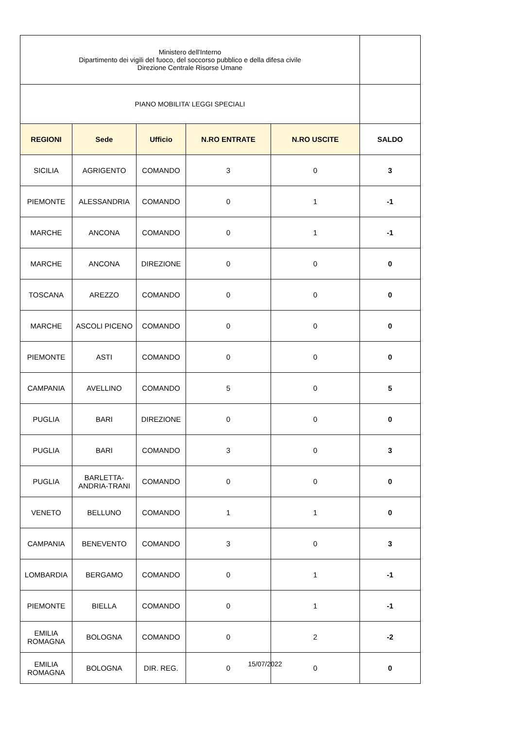| Ministero dell'Interno Dipartimento dei vigili del fuoco, del soccorso pubblico e della difesa civile Direzione Centrale Risorse Umane | | | | | |
| PIANO MOBILITA’ LEGGI SPECIALI | | | | | |
| REGIONI | Sede | Ufficio | N.RO ENTRATE | N.RO USCITE | SALDO |
| SICILIA | AGRIGENTO | COMANDO | 3 | 0 | 3 |
| PIEMONTE | ALESSANDRIA | COMANDO | 0 | 1 | -1 |
| MARCHE | ANCONA | COMANDO | 0 | 1 | -1 |
| MARCHE | ANCONA | DIREZIONE | 0 | 0 | 0 |
| TOSCANA | AREZZO | COMANDO | 0 | 0 | 0 |
| MARCHE | ASCOLI PICENO | COMANDO | 0 | 0 | 0 |
| PIEMONTE | ASTI | COMANDO | 0 | 0 | 0 |
| CAMPANIA | AVELLINO | COMANDO | 5 | 0 | 5 |
| PUGLIA | BARI | DIREZIONE | 0 | 0 | 0 |
| PUGLIA | BARI | COMANDO | 3 | 0 | 3 |
| PUGLIA | BARLETTA- ANDRIA-TRANI | COMANDO | 0 | 0 | 0 |
| VENETO | BELLUNO | COMANDO | 1 | 1 | 0 |
| CAMPANIA | BENEVENTO | COMANDO | 3 | 0 | 3 |
| LOMBARDIA | BERGAMO | COMANDO | 0 | 1 | -1 |
| PIEMONTE | BIELLA | COMANDO | 0 | 1 | -1 |
| EMILIA ROMAGNA | BOLOGNA | COMANDO | 0 | 2 | -2 |
| EMILIA ROMAGNA | BOLOGNA | DIR. REG. | 0 | 0 | 0 |
15/07/2022